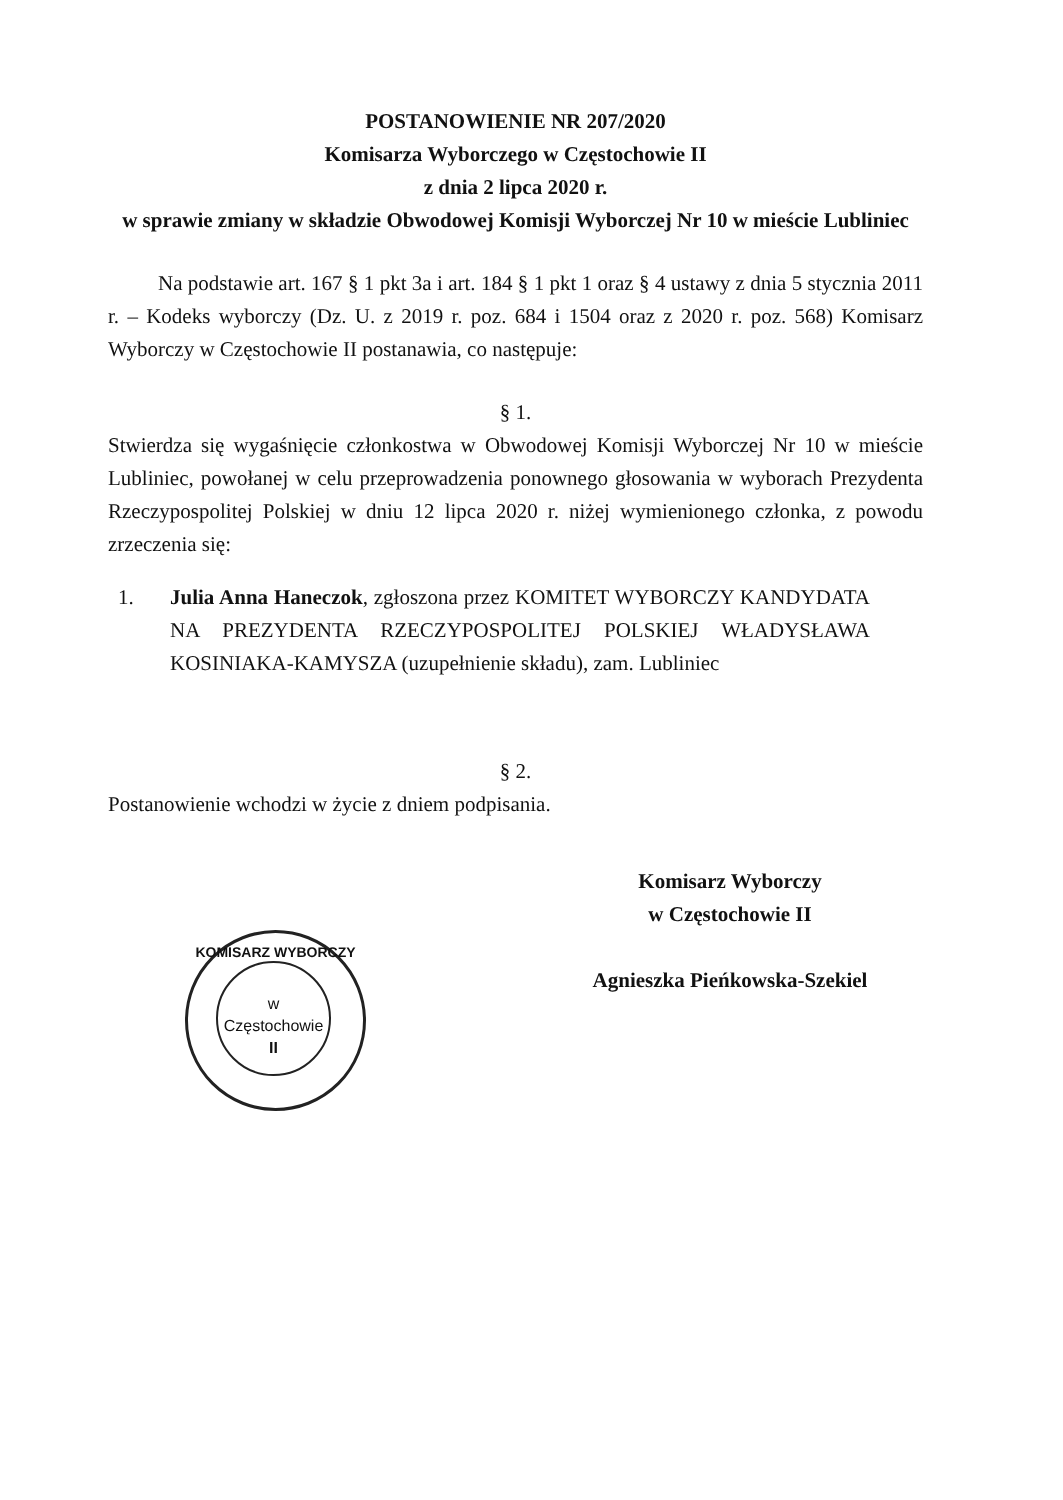POSTANOWIENIE NR 207/2020
Komisarza Wyborczego w Częstochowie II
z dnia 2 lipca 2020 r.
w sprawie zmiany w składzie Obwodowej Komisji Wyborczej Nr 10 w mieście Lubliniec
Na podstawie art. 167 § 1 pkt 3a i art. 184 § 1 pkt 1 oraz § 4 ustawy z dnia 5 stycznia 2011 r. – Kodeks wyborczy (Dz. U. z 2019 r. poz. 684 i 1504 oraz z 2020 r. poz. 568) Komisarz Wyborczy w Częstochowie II postanawia, co następuje:
§ 1.
Stwierdza się wygaśnięcie członkostwa w Obwodowej Komisji Wyborczej Nr 10 w mieście Lubliniec, powołanej w celu przeprowadzenia ponownego głosowania w wyborach Prezydenta Rzeczypospolitej Polskiej w dniu 12 lipca 2020 r. niżej wymienionego członka, z powodu zrzeczenia się:
1. Julia Anna Haneczok, zgłoszona przez KOMITET WYBORCZY KANDYDATA NA PREZYDENTA RZECZYPOSPOLITEJ POLSKIEJ WŁADYSŁAWA KOSINIAKA-KAMYSZA (uzupełnienie składu), zam. Lubliniec
§ 2.
Postanowienie wchodzi w życie z dniem podpisania.
Komisarz Wyborczy
w Częstochowie II
Agnieszka Pieńkowska-Szekiel
KOMISARZ WYBORCZY
w Częstochowie
II